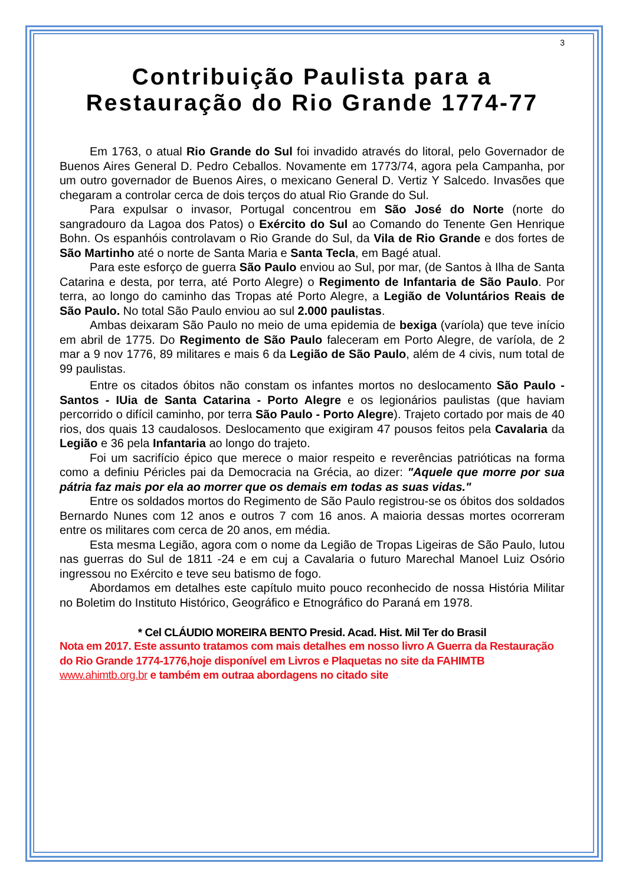3
Contribuição Paulista para a Restauração do Rio Grande 1774-77
Em 1763, o atual Rio Grande do Sul foi invadido através do litoral, pelo Governador de Buenos Aires General D. Pedro Ceballos. Novamente em 1773/74, agora pela Campanha, por um outro governador de Buenos Aires, o mexicano General D. Vertiz Y Salcedo. Invasões que chegaram a controlar cerca de dois terços do atual Rio Grande do Sul.
Para expulsar o invasor, Portugal concentrou em São José do Norte (norte do sangradouro da Lagoa dos Patos) o Exército do Sul ao Comando do Tenente Gen Henrique Bohn. Os espanhóis controlavam o Rio Grande do Sul, da Vila de Rio Grande e dos fortes de São Martinho até o norte de Santa Maria e Santa Tecla, em Bagé atual.
Para este esforço de guerra São Paulo enviou ao Sul, por mar, (de Santos à Ilha de Santa Catarina e desta, por terra, até Porto Alegre) o Regimento de Infantaria de São Paulo. Por terra, ao longo do caminho das Tropas até Porto Alegre, a Legião de Voluntários Reais de São Paulo. No total São Paulo enviou ao sul 2.000 paulistas.
Ambas deixaram São Paulo no meio de uma epidemia de bexiga (varíola) que teve início em abril de 1775. Do Regimento de São Paulo faleceram em Porto Alegre, de varíola, de 2 mar a 9 nov 1776, 89 militares e mais 6 da Legião de São Paulo, além de 4 civis, num total de 99 paulistas.
Entre os citados óbitos não constam os infantes mortos no deslocamento São Paulo - Santos - IUia de Santa Catarina - Porto Alegre e os legionários paulistas (que haviam percorrido o difícil caminho, por terra São Paulo - Porto Alegre). Trajeto cortado por mais de 40 rios, dos quais 13 caudalosos. Deslocamento que exigiram 47 pousos feitos pela Cavalaria da Legião e 36 pela Infantaria ao longo do trajeto.
Foi um sacrifício épico que merece o maior respeito e reverências patrióticas na forma como a definiu Péricles pai da Democracia na Grécia, ao dizer: "Aquele que morre por sua pátria faz mais por ela ao morrer que os demais em todas as suas vidas."
Entre os soldados mortos do Regimento de São Paulo registrou-se os óbitos dos soldados Bernardo Nunes com 12 anos e outros 7 com 16 anos. A maioria dessas mortes ocorreram entre os militares com cerca de 20 anos, em média.
Esta mesma Legião, agora com o nome da Legião de Tropas Ligeiras de São Paulo, lutou nas guerras do Sul de 1811 -24 e em cuj a Cavalaria o futuro Marechal Manoel Luiz Osório ingressou no Exército e teve seu batismo de fogo.
Abordamos em detalhes este capítulo muito pouco reconhecido de nossa História Militar no Boletim do Instituto Histórico, Geográfico e Etnográfico do Paraná em 1978.
* Cel CLÁUDIO MOREIRA BENTO Presid. Acad. Hist. Mil Ter do Brasil
Nota em 2017. Este assunto tratamos com mais detalhes em nosso livro A Guerra da Restauração do Rio Grande 1774-1776,hoje disponível em Livros e Plaquetas no site da FAHIMTB www.ahimtb.org.br e também em outraa abordagens no citado site